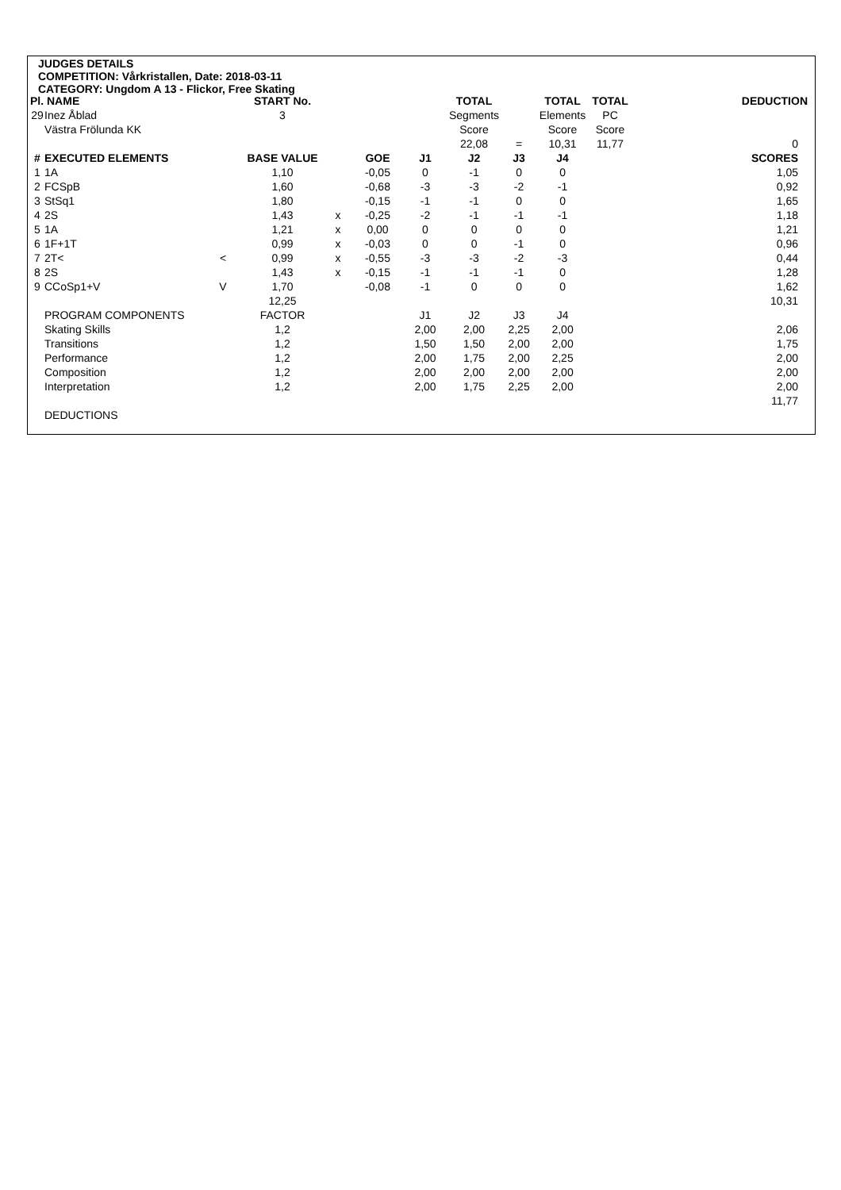JUDGES DETAILS
COMPETITION: Vårkristallen, Date: 2018-03-11
CATEGORY: Ungdom A 13 - Flickor, Free Skating
| Pl. NAME | | | START No. | | | | TOTAL | | TOTAL | TOTAL | | DEDUCTION |
| --- | --- | --- | --- | --- | --- | --- | --- | --- | --- | --- | --- | --- |
| 29 | Inez Åblad | | 3 | | | | Segments | | Elements | PC | | |
| | Västra Frölunda KK | | | | | | Score | | Score | Score | | |
| | | | | | | | 22,08 | = | 10,31 | 11,77 | | 0 |
| # | EXECUTED ELEMENTS | | BASE VALUE | | GOE | J1 | J2 | J3 | J4 | | | SCORES |
| 1 | 1A | | 1,10 | | -0,05 | 0 | -1 | 0 | 0 | | | 1,05 |
| 2 | FCSpB | | 1,60 | | -0,68 | -3 | -3 | -2 | -1 | | | 0,92 |
| 3 | StSq1 | | 1,80 | | -0,15 | -1 | -1 | 0 | 0 | | | 1,65 |
| 4 | 2S | | 1,43 | x | -0,25 | -2 | -1 | -1 | -1 | | | 1,18 |
| 5 | 1A | | 1,21 | x | 0,00 | 0 | 0 | 0 | 0 | | | 1,21 |
| 6 | 1F+1T | | 0,99 | x | -0,03 | 0 | 0 | -1 | 0 | | | 0,96 |
| 7 | 2T< | < | 0,99 | x | -0,55 | -3 | -3 | -2 | -3 | | | 0,44 |
| 8 | 2S | | 1,43 | x | -0,15 | -1 | -1 | -1 | 0 | | | 1,28 |
| 9 | CCoSp1+V | V | 1,70 | | -0,08 | -1 | 0 | 0 | 0 | | | 1,62 |
| | | | 12,25 | | | | | | | | | 10,31 |
| | PROGRAM COMPONENTS | | FACTOR | | | J1 | J2 | J3 | J4 | | | |
| | Skating Skills | | 1,2 | | | 2,00 | 2,00 | 2,25 | 2,00 | | | 2,06 |
| | Transitions | | 1,2 | | | 1,50 | 1,50 | 2,00 | 2,00 | | | 1,75 |
| | Performance | | 1,2 | | | 2,00 | 1,75 | 2,00 | 2,25 | | | 2,00 |
| | Composition | | 1,2 | | | 2,00 | 2,00 | 2,00 | 2,00 | | | 2,00 |
| | Interpretation | | 1,2 | | | 2,00 | 1,75 | 2,25 | 2,00 | | | 2,00 |
| | | | | | | | | | | | | 11,77 |
| | DEDUCTIONS | | | | | | | | | | | |